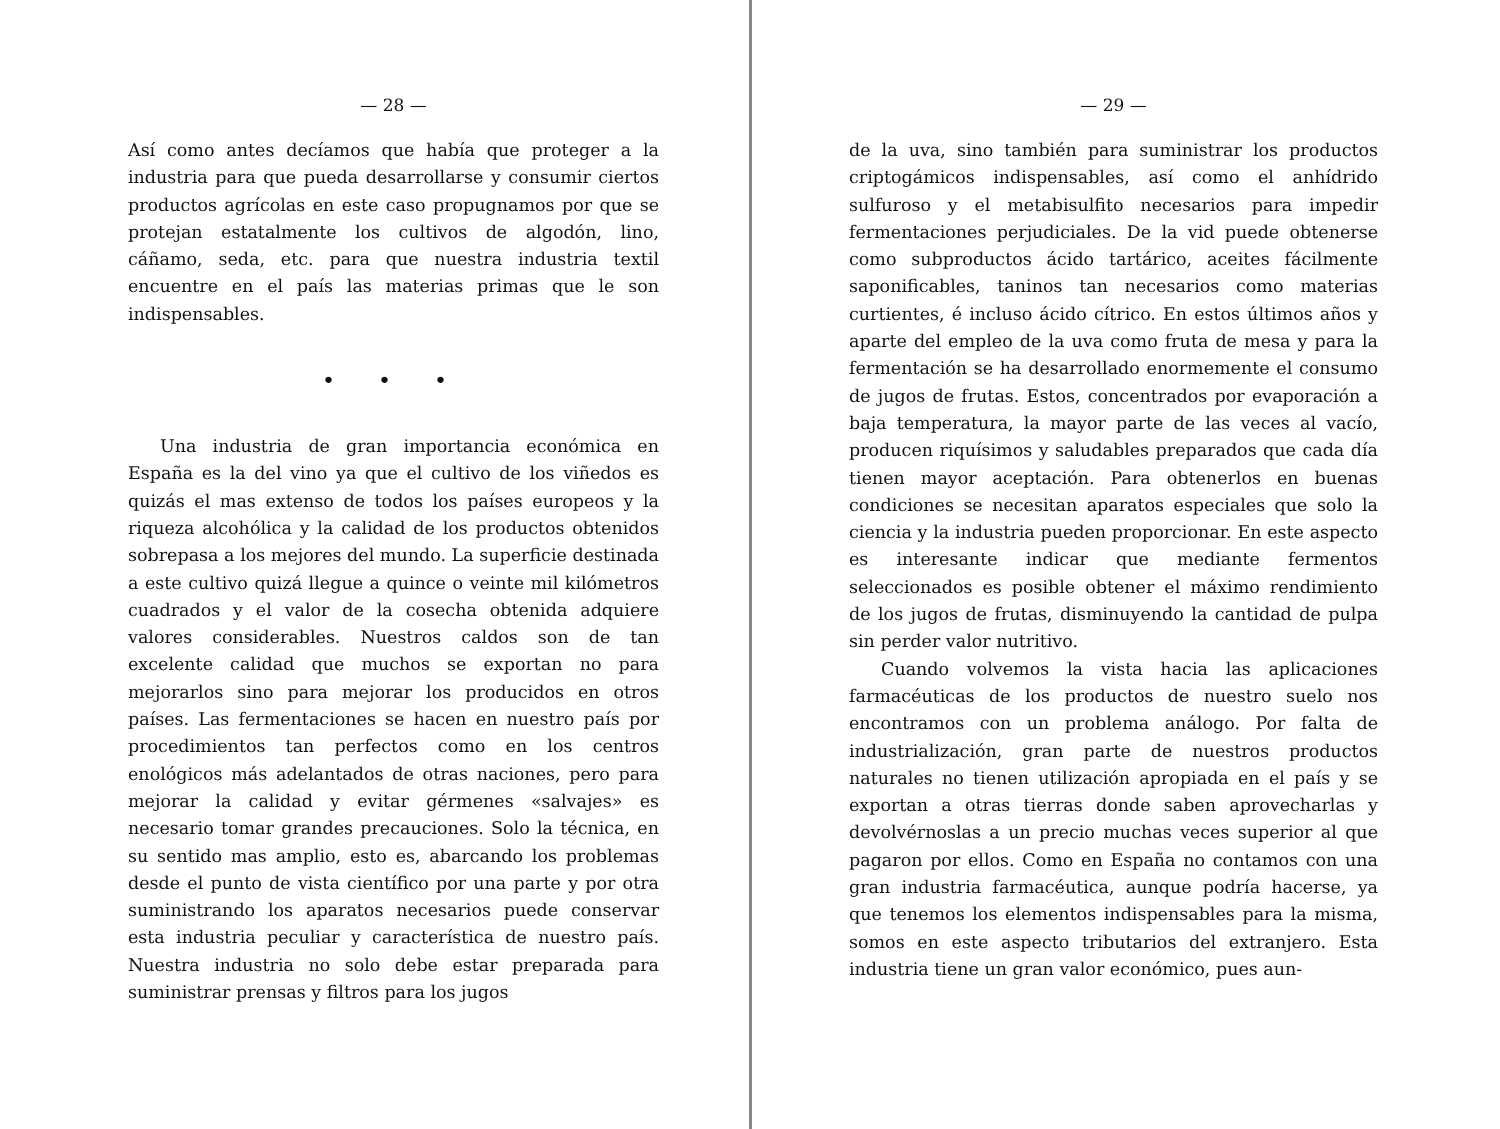— 28 —
Así como antes decíamos que había que proteger a la industria para que pueda desarrollarse y consumir ciertos productos agrícolas en este caso propugnamos por que se protejan estatalmente los cultivos de algodón, lino, cáñamo, seda, etc. para que nuestra industria textil encuentre en el país las materias primas que le son indispensables.
• • •
Una industria de gran importancia económica en España es la del vino ya que el cultivo de los viñedos es quizás el mas extenso de todos los países europeos y la riqueza alcohólica y la calidad de los productos obtenidos sobrepasa a los mejores del mundo. La superficie destinada a este cultivo quizá llegue a quince o veinte mil kilómetros cuadrados y el valor de la cosecha obtenida adquiere valores considerables. Nuestros caldos son de tan excelente calidad que muchos se exportan no para mejorarlos sino para mejorar los producidos en otros países. Las fermentaciones se hacen en nuestro país por procedimientos tan perfectos como en los centros enológicos más adelantados de otras naciones, pero para mejorar la calidad y evitar gérmenes «salvajes» es necesario tomar grandes precauciones. Solo la técnica, en su sentido mas amplio, esto es, abarcando los problemas desde el punto de vista científico por una parte y por otra suministrando los aparatos necesarios puede conservar esta industria peculiar y característica de nuestro país. Nuestra industria no solo debe estar preparada para suministrar prensas y filtros para los jugos
— 29 —
de la uva, sino también para suministrar los productos criptogámicos indispensables, así como el anhídrido sulfuroso y el metabisulfito necesarios para impedir fermentaciones perjudiciales. De la vid puede obtenerse como subproductos ácido tartárico, aceites fácilmente saponificables, taninos tan necesarios como materias curtientes, é incluso ácido cítrico. En estos últimos años y aparte del empleo de la uva como fruta de mesa y para la fermentación se ha desarrollado enormemente el consumo de jugos de frutas. Estos, concentrados por evaporación a baja temperatura, la mayor parte de las veces al vacío, producen riquísimos y saludables preparados que cada día tienen mayor aceptación. Para obtenerlos en buenas condiciones se necesitan aparatos especiales que solo la ciencia y la industria pueden proporcionar. En este aspecto es interesante indicar que mediante fermentos seleccionados es posible obtener el máximo rendimiento de los jugos de frutas, disminuyendo la cantidad de pulpa sin perder valor nutritivo.
Cuando volvemos la vista hacia las aplicaciones farmacéuticas de los productos de nuestro suelo nos encontramos con un problema análogo. Por falta de industrialización, gran parte de nuestros productos naturales no tienen utilización apropiada en el país y se exportan a otras tierras donde saben aprovecharlas y devolvérnoslas a un precio muchas veces superior al que pagaron por ellos. Como en España no contamos con una gran industria farmacéutica, aunque podría hacerse, ya que tenemos los elementos indispensables para la misma, somos en este aspecto tributarios del extranjero. Esta industria tiene un gran valor económico, pues aun-